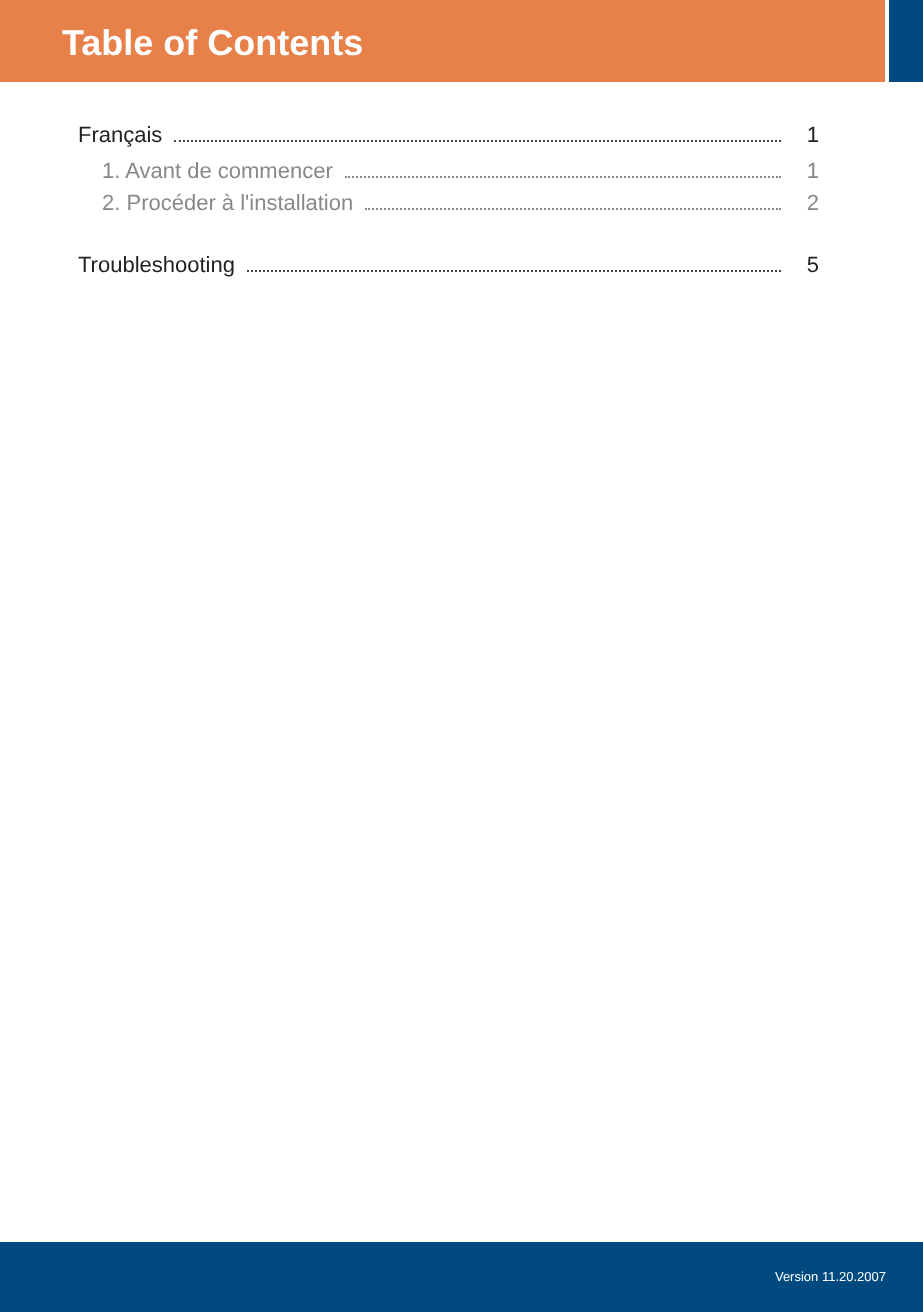Table of Contents
Français 1
1. Avant de commencer 1
2. Procéder à l'installation 2
Troubleshooting 5
Version 11.20.2007